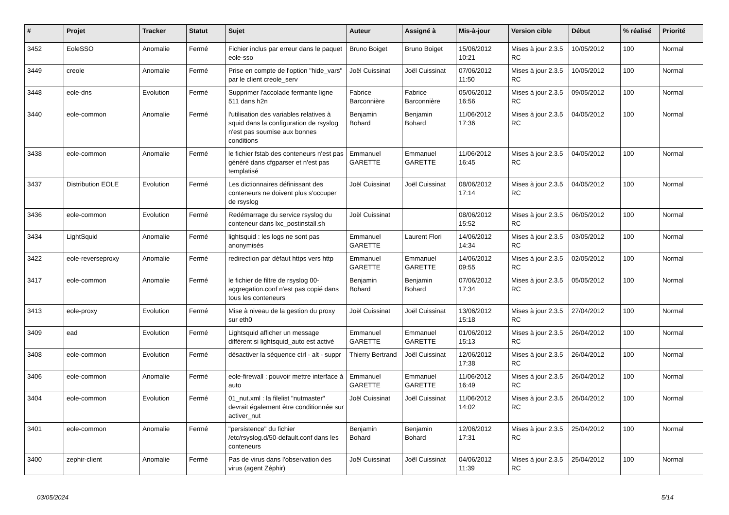| # | Projet | Tracker | Statut | Sujet | Auteur | Assigné à | Mis-à-jour | Version cible | Début | % réalisé | Priorité |
| --- | --- | --- | --- | --- | --- | --- | --- | --- | --- | --- | --- |
| 3452 | EoleSSO | Anomalie | Fermé | Fichier inclus par erreur dans le paquet eole-sso | Bruno Boiget | Bruno Boiget | 15/06/2012 10:21 | Mises à jour 2.3.5 RC | 10/05/2012 | 100 | Normal |
| 3449 | creole | Anomalie | Fermé | Prise en compte de l'option "hide_vars" par le client creole_serv | Joël Cuissinat | Joël Cuissinat | 07/06/2012 11:50 | Mises à jour 2.3.5 RC | 10/05/2012 | 100 | Normal |
| 3448 | eole-dns | Evolution | Fermé | Supprimer l'accolade fermante ligne 511 dans h2n | Fabrice Barconnière | Fabrice Barconnière | 05/06/2012 16:56 | Mises à jour 2.3.5 RC | 09/05/2012 | 100 | Normal |
| 3440 | eole-common | Anomalie | Fermé | l'utilisation des variables relatives à squid dans la configuration de rsyslog n'est pas soumise aux bonnes conditions | Benjamin Bohard | Benjamin Bohard | 11/06/2012 17:36 | Mises à jour 2.3.5 RC | 04/05/2012 | 100 | Normal |
| 3438 | eole-common | Anomalie | Fermé | le fichier fstab des conteneurs n'est pas généré dans cfgparser et n'est pas templatisé | Emmanuel GARETTE | Emmanuel GARETTE | 11/06/2012 16:45 | Mises à jour 2.3.5 RC | 04/05/2012 | 100 | Normal |
| 3437 | Distribution EOLE | Evolution | Fermé | Les dictionnaires définissant des conteneurs ne doivent plus s'occuper de rsyslog | Joël Cuissinat | Joël Cuissinat | 08/06/2012 17:14 | Mises à jour 2.3.5 RC | 04/05/2012 | 100 | Normal |
| 3436 | eole-common | Evolution | Fermé | Redémarrage du service rsyslog du conteneur dans lxc_postinstall.sh | Joël Cuissinat | | 08/06/2012 15:52 | Mises à jour 2.3.5 RC | 06/05/2012 | 100 | Normal |
| 3434 | LightSquid | Anomalie | Fermé | lightsquid : les logs ne sont pas anonymisés | Emmanuel GARETTE | Laurent Flori | 14/06/2012 14:34 | Mises à jour 2.3.5 RC | 03/05/2012 | 100 | Normal |
| 3422 | eole-reverseproxy | Anomalie | Fermé | redirection par défaut https vers http | Emmanuel GARETTE | Emmanuel GARETTE | 14/06/2012 09:55 | Mises à jour 2.3.5 RC | 02/05/2012 | 100 | Normal |
| 3417 | eole-common | Anomalie | Fermé | le fichier de filtre de rsyslog 00-aggregation.conf n'est pas copié dans tous les conteneurs | Benjamin Bohard | Benjamin Bohard | 07/06/2012 17:34 | Mises à jour 2.3.5 RC | 05/05/2012 | 100 | Normal |
| 3413 | eole-proxy | Evolution | Fermé | Mise à niveau de la gestion du proxy sur eth0 | Joël Cuissinat | Joël Cuissinat | 13/06/2012 15:18 | Mises à jour 2.3.5 RC | 27/04/2012 | 100 | Normal |
| 3409 | ead | Evolution | Fermé | Lightsquid afficher un message différent si lightsquid_auto est activé | Emmanuel GARETTE | Emmanuel GARETTE | 01/06/2012 15:13 | Mises à jour 2.3.5 RC | 26/04/2012 | 100 | Normal |
| 3408 | eole-common | Evolution | Fermé | désactiver la séquence ctrl - alt - suppr | Thierry Bertrand | Joël Cuissinat | 12/06/2012 17:38 | Mises à jour 2.3.5 RC | 26/04/2012 | 100 | Normal |
| 3406 | eole-common | Anomalie | Fermé | eole-firewall : pouvoir mettre interface à auto | Emmanuel GARETTE | Emmanuel GARETTE | 11/06/2012 16:49 | Mises à jour 2.3.5 RC | 26/04/2012 | 100 | Normal |
| 3404 | eole-common | Evolution | Fermé | 01_nut.xml : la filelist "nutmaster" devrait également être conditionnée sur activer_nut | Joël Cuissinat | Joël Cuissinat | 11/06/2012 14:02 | Mises à jour 2.3.5 RC | 26/04/2012 | 100 | Normal |
| 3401 | eole-common | Anomalie | Fermé | "persistence" du fichier /etc/rsyslog.d/50-default.conf dans les conteneurs | Benjamin Bohard | Benjamin Bohard | 12/06/2012 17:31 | Mises à jour 2.3.5 RC | 25/04/2012 | 100 | Normal |
| 3400 | zephir-client | Anomalie | Fermé | Pas de virus dans l'observation des virus (agent Zéphir) | Joël Cuissinat | Joël Cuissinat | 04/06/2012 11:39 | Mises à jour 2.3.5 RC | 25/04/2012 | 100 | Normal |
03/05/2024 5/14